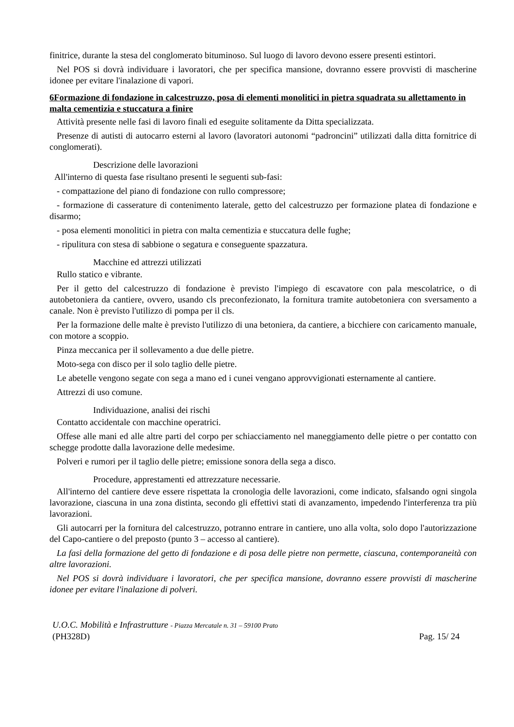finitrice, durante la stesa del conglomerato bituminoso. Sul luogo di lavoro devono essere presenti estintori.
Nel POS si dovrà individuare i lavoratori, che per specifica mansione, dovranno essere provvisti di mascherine idonee per evitare l'inalazione di vapori.
6Formazione di fondazione in calcestruzzo, posa di elementi monolitici in pietra squadrata su allettamento in malta cementizia e stuccatura a finire
Attività presente nelle fasi di lavoro finali ed eseguite solitamente da Ditta specializzata.
Presenze di autisti di autocarro esterni al lavoro (lavoratori autonomi “padroncini” utilizzati dalla ditta fornitrice di conglomerati).
Descrizione delle lavorazioni
All'interno di questa fase risultano presenti le seguenti sub-fasi:
- compattazione del piano di fondazione con rullo compressore;
- formazione di casserature di contenimento laterale, getto del calcestruzzo per formazione platea di fondazione e disarmo;
- posa elementi monolitici in pietra con malta cementizia e stuccatura delle fughe;
- ripulitura con stesa di sabbione o segatura e conseguente spazzatura.
Macchine ed attrezzi utilizzati
Rullo statico e vibrante.
Per il getto del calcestruzzo di fondazione è previsto l'impiego di escavatore con pala mescolatrice, o di autobetoniera da cantiere, ovvero, usando cls preconfezionato, la fornitura tramite autobetoniera con sversamento a canale. Non è previsto l'utilizzo di pompa per il cls.
Per la formazione delle malte è previsto l'utilizzo di una betoniera, da cantiere, a bicchiere con caricamento manuale, con motore a scoppio.
Pinza meccanica per il sollevamento a due delle pietre.
Moto-sega con disco per il solo taglio delle pietre.
Le abetelle vengono segate con sega a mano ed i cunei vengano approvvigionati esternamente al cantiere.
Attrezzi di uso comune.
Individuazione, analisi dei rischi
Contatto accidentale con macchine operatrici.
Offese alle mani ed alle altre parti del corpo per schiacciamento nel maneggiamento delle pietre o per contatto con schegge prodotte dalla lavorazione delle medesime.
Polveri e rumori per il taglio delle pietre; emissione sonora della sega a disco.
Procedure, apprestamenti ed attrezzature necessarie.
All'interno del cantiere deve essere rispettata la cronologia delle lavorazioni, come indicato, sfalsando ogni singola lavorazione, ciascuna in una zona distinta, secondo gli effettivi stati di avanzamento, impedendo l'interferenza tra più lavorazioni.
Gli autocarri per la fornitura del calcestruzzo, potranno entrare in cantiere, uno alla volta, solo dopo l'autorizzazione del Capo-cantiere o del preposto (punto 3 – accesso al cantiere).
La fasi della formazione del getto di fondazione e di posa delle pietre non permette, ciascuna, contemporaneità con altre lavorazioni.
Nel POS si dovrà individuare i lavoratori, che per specifica mansione, dovranno essere provvisti di mascherine idonee per evitare l'inalazione di polveri.
U.O.C. Mobilità e Infrastrutture - Piazza Mercatale n. 31 – 59100 Prato
(PH328D) Pag. 15/ 24